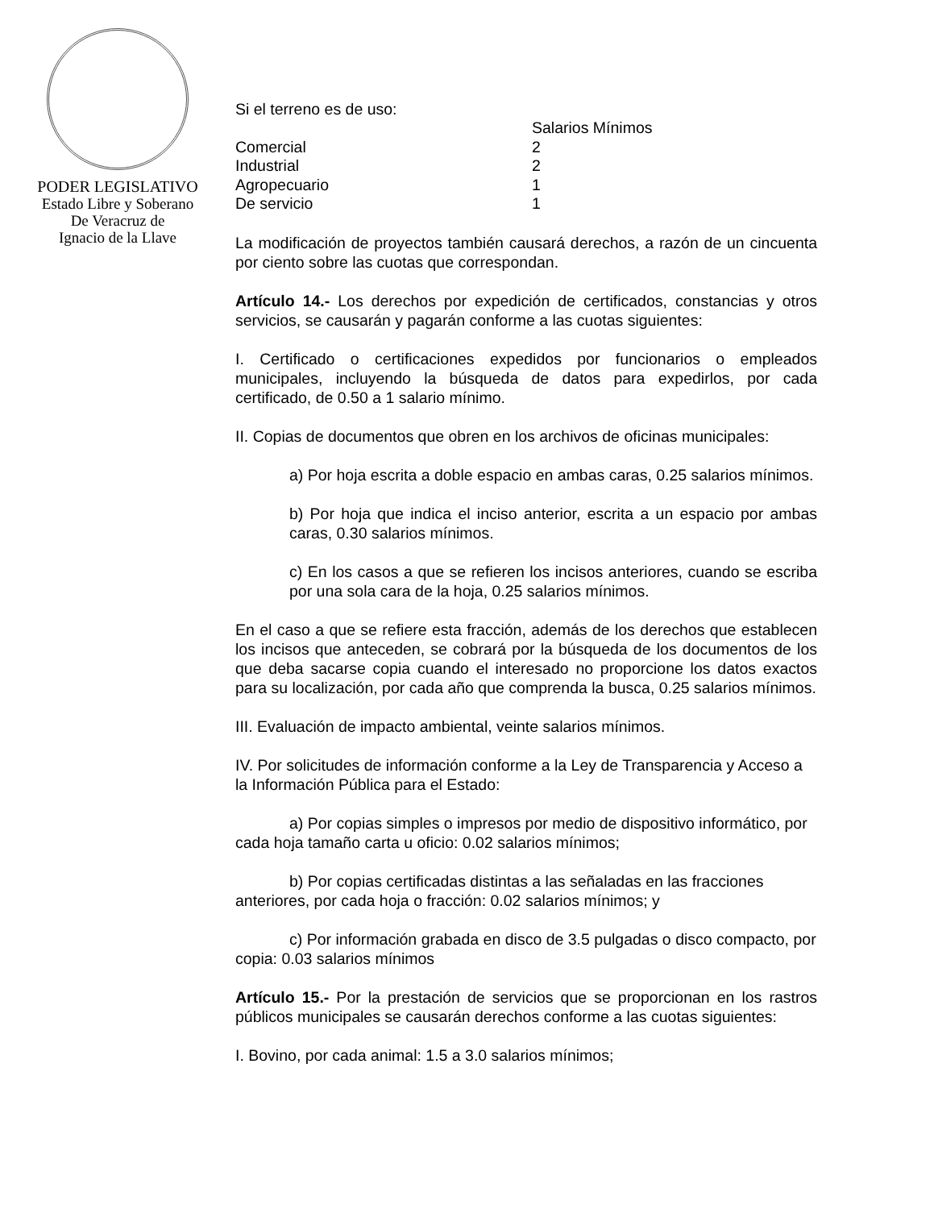PODER LEGISLATIVO
Estado Libre y Soberano
De Veracruz de
Ignacio de la Llave
Si el terreno es de uso:
| | Salarios Mínimos |
| --- | --- |
| Comercial | 2 |
| Industrial | 2 |
| Agropecuario | 1 |
| De servicio | 1 |
La modificación de proyectos también causará derechos, a razón de un cincuenta por ciento sobre las cuotas que correspondan.
Artículo 14.- Los derechos por expedición de certificados, constancias y otros servicios, se causarán y pagarán conforme a las cuotas siguientes:
I. Certificado o certificaciones expedidos por funcionarios o empleados municipales, incluyendo la búsqueda de datos para expedirlos, por cada certificado, de 0.50 a 1 salario mínimo.
II. Copias de documentos que obren en los archivos de oficinas municipales:
a) Por hoja escrita a doble espacio en ambas caras, 0.25 salarios mínimos.
b) Por hoja que indica el inciso anterior, escrita a un espacio por ambas caras, 0.30 salarios mínimos.
c) En los casos a que se refieren los incisos anteriores, cuando se escriba por una sola cara de la hoja, 0.25 salarios mínimos.
En el caso a que se refiere esta fracción, además de los derechos que establecen los incisos que anteceden, se cobrará por la búsqueda de los documentos de los que deba sacarse copia cuando el interesado no proporcione los datos exactos para su localización, por cada año que comprenda la busca, 0.25 salarios mínimos.
III. Evaluación de impacto ambiental, veinte salarios mínimos.
IV. Por solicitudes de información conforme a la Ley de Transparencia y Acceso a la Información Pública para el Estado:
a) Por copias simples o impresos por medio de dispositivo informático, por cada hoja tamaño carta u oficio: 0.02 salarios mínimos;
b) Por copias certificadas distintas a las señaladas en las fracciones anteriores, por cada hoja o fracción: 0.02 salarios mínimos; y
c) Por información grabada en disco de 3.5 pulgadas o disco compacto, por copia: 0.03 salarios mínimos
Artículo 15.- Por la prestación de servicios que se proporcionan en los rastros públicos municipales se causarán derechos conforme a las cuotas siguientes:
I. Bovino, por cada animal: 1.5 a 3.0 salarios mínimos;